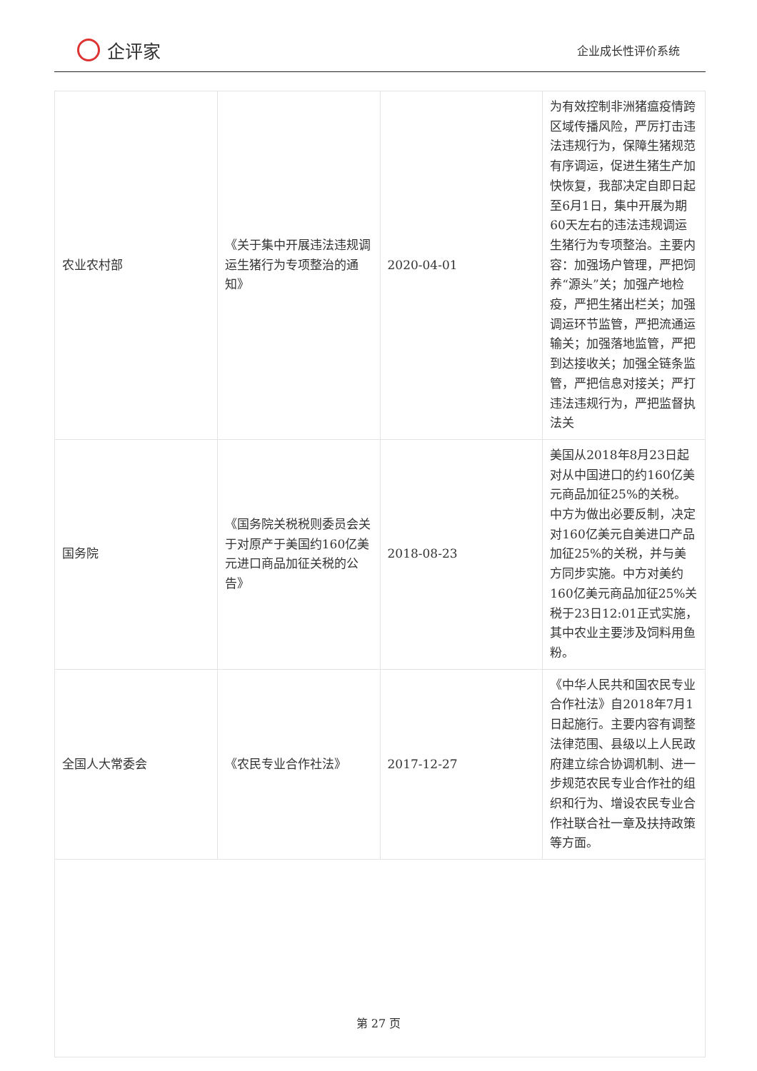企评家
企业成长性评价系统
| 农业农村部 | 《关于集中开展违法违规调运生猪行为专项整治的通知》 | 2020-04-01 | 为有效控制非洲猪瘟疫情跨区域传播风险，严厉打击违法违规行为，保障生猪规范有序调运，促进生猪生产加快恢复，我部决定自即日起至6月1日，集中开展为期60天左右的违法违规调运生猪行为专项整治。主要内容：加强场户管理，严把饲养“源头”关；加强产地检疫，严把生猪出栏关；加强调运环节监管，严把流通运输关；加强落地监管，严把到达接收关；加强全链条监管，严把信息对接关；严打违法违规行为，严把监督执法关 |
| 国务院 | 《国务院关税税则委员会关于对原产于美国约160亿美元进口商品加征关税的公告》 | 2018-08-23 | 美国从2018年8月23日起对从中国进口的约160亿美元商品加征25%的关税。中方为做出必要反制，决定对160亿美元自美进口产品加征25%的关税，并与美方同步实施。中方对美约160亿美元商品加征25%关税于23日12:01正式实施，其中农业主要涉及饲料用鱼粉。 |
| 全国人大常委会 | 《农民专业合作社法》 | 2017-12-27 | 《中华人民共和国农民专业合作社法》自2018年7月1日起施行。主要内容有调整法律范围、县级以上人民政府建立综合协调机制、进一步规范农民专业合作社的组织和行为、增设农民专业合作社联合社一章及扶持政策等方面。 |
第 27 页